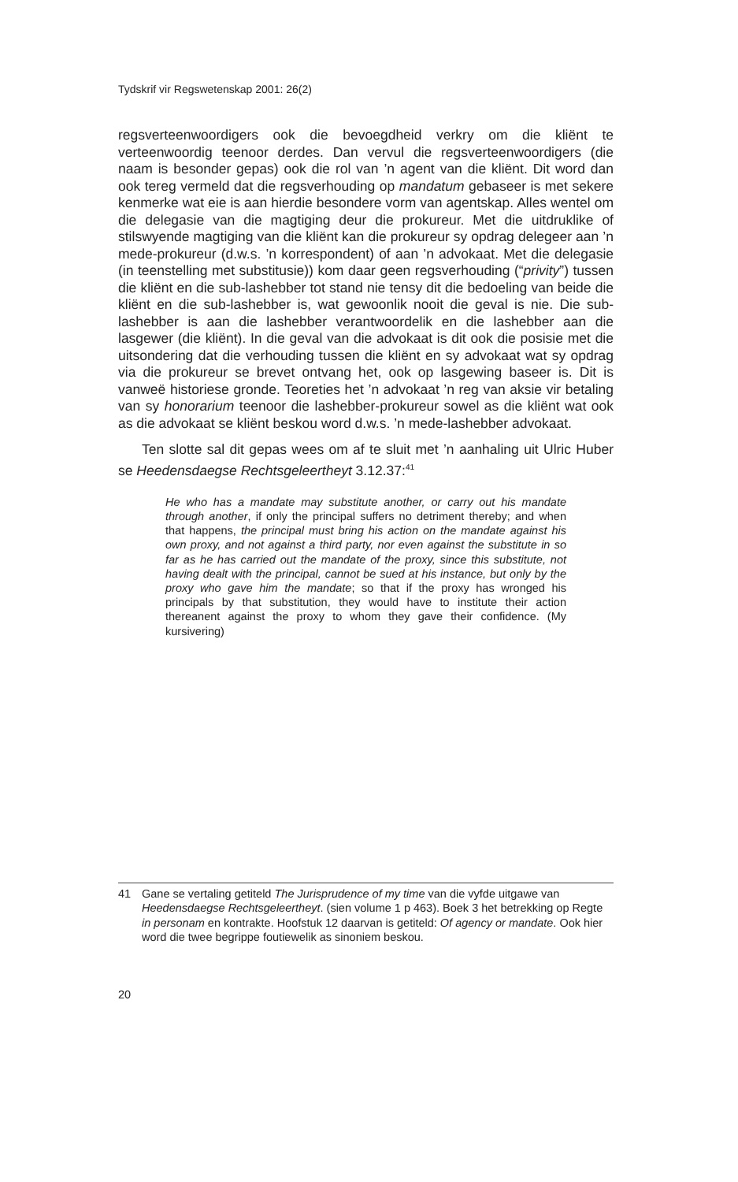Tydskrif vir Regswetenskap 2001: 26(2)
regsverteenwoordigers ook die bevoegdheid verkry om die kliënt te verteenwoordig teenoor derdes. Dan vervul die regsverteenwoordigers (die naam is besonder gepas) ook die rol van ’n agent van die kliënt. Dit word dan ook tereg vermeld dat die regsverhouding op mandatum gebaseer is met sekere kenmerke wat eie is aan hierdie besondere vorm van agentskap. Alles wentel om die delegasie van die magtiging deur die prokureur. Met die uitdruklike of stilswyende magtiging van die kliënt kan die prokureur sy opdrag delegeer aan ’n mede-prokureur (d.w.s. ’n korrespondent) of aan ’n advokaat. Met die delegasie (in teenstelling met substitusie)) kom daar geen regsverhouding (“privity”) tussen die kliënt en die sub-lashebber tot stand nie tensy dit die bedoeling van beide die kliënt en die sub-lashebber is, wat gewoonlik nooit die geval is nie. Die sub-lashebber is aan die lashebber verantwoordelik en die lashebber aan die lasgewer (die kliënt). In die geval van die advokaat is dit ook die posisie met die uitsondering dat die verhouding tussen die kliënt en sy advokaat wat sy opdrag via die prokureur se brevet ontvang het, ook op lasgewing baseer is. Dit is vanweë historiese gronde. Teoreties het ’n advokaat ’n reg van aksie vir betaling van sy honorarium teenoor die lashebber-prokureur sowel as die kliënt wat ook as die advokaat se kliënt beskou word d.w.s. ’n mede-lashebber advokaat.
Ten slotte sal dit gepas wees om af te sluit met ’n aanhaling uit Ulric Huber se Heedensdaegse Rechtsgeleertheyt 3.12.37:<sup>41</sup>
He who has a mandate may substitute another, or carry out his mandate through another, if only the principal suffers no detriment thereby; and when that happens, the principal must bring his action on the mandate against his own proxy, and not against a third party, nor even against the substitute in so far as he has carried out the mandate of the proxy, since this substitute, not having dealt with the principal, cannot be sued at his instance, but only by the proxy who gave him the mandate; so that if the proxy has wronged his principals by that substitution, they would have to institute their action thereanent against the proxy to whom they gave their confidence. (My kursivering)
41 Gane se vertaling getiteld The Jurisprudence of my time van die vyfde uitgawe van Heedensdaegse Rechtsgeleertheyt. (sien volume 1 p 463). Boek 3 het betrekking op Regte in personam en kontrakte. Hoofstuk 12 daarvan is getiteld: Of agency or mandate. Ook hier word die twee begrippe foutiewelik as sinoniem beskou.
20